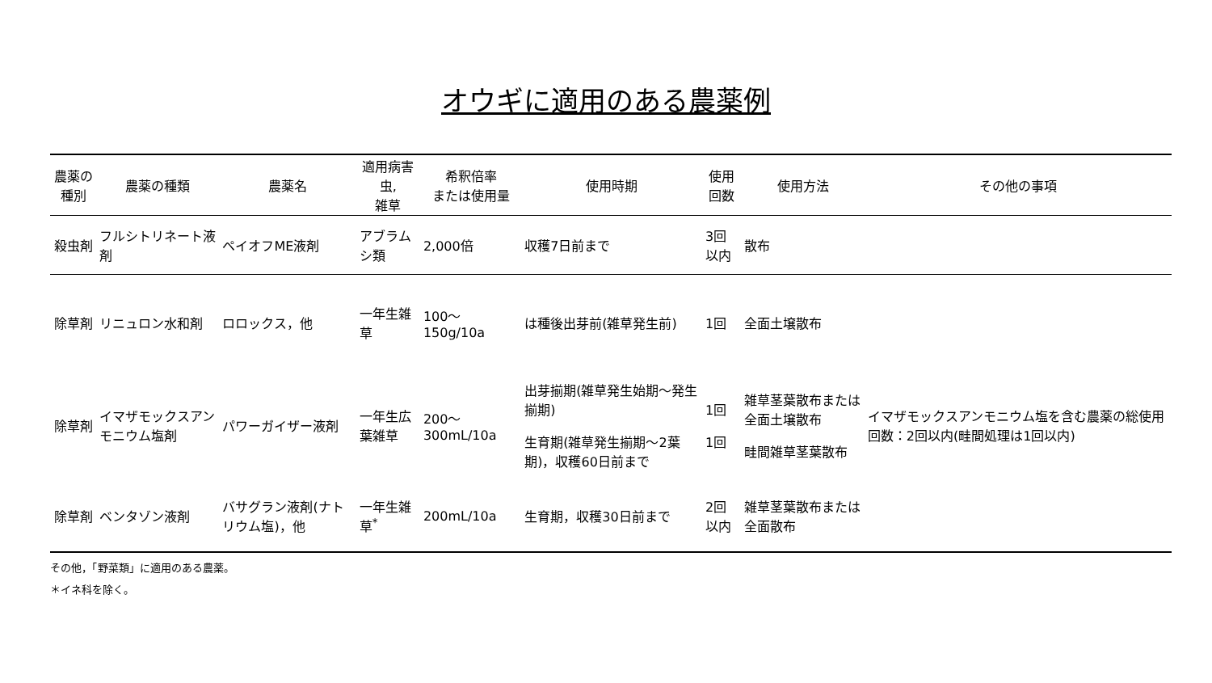オウギに適用のある農薬例
| 農薬の種別 | 農薬の種類 | 農薬名 | 適用病害虫, 雑草 | 希釈倍率 または使用量 | 使用時期 | 使用回数 | 使用方法 | その他の事項 |
| --- | --- | --- | --- | --- | --- | --- | --- | --- |
| 殺虫剤 | フルシトリネート液剤 | ペイオフME液剤 | アブラムシ類 | 2,000倍 | 収穫7日前まで | 3回以内 | 散布 | |
| 除草剤 | リニュロン水和剤 | ロロックス，他 | 一年生雑草 | 100～150g/10a | は種後出芽前(雑草発生前) | 1回 | 全面土壌散布 | |
| 除草剤 | イマザモックスアンモニウム塩剤 | パワーガイザー液剤 | 一年生広葉雑草 | 200～300mL/10a | 出芽揃期(雑草発生始期～発生揃期) 生育期(雑草発生揃期～2葉期)，収穫60日前まで | 1回 1回 | 雑草茎葉散布または全面土壌散布 畦間雑草茎葉散布 | イマザモックスアンモニウム塩を含む農薬の総使用回数：2回以内(畦間処理は1回以内) |
| 除草剤 | ベンタゾン液剤 | バサグラン液剤(ナトリウム塩)，他 | 一年生雑草<sup>*</sup> | 200mL/10a | 生育期，収穫30日前まで | 2回以内 | 雑草茎葉散布または全面散布 | |
その他，「野菜類」に適用のある農薬。
＊イネ科を除く。